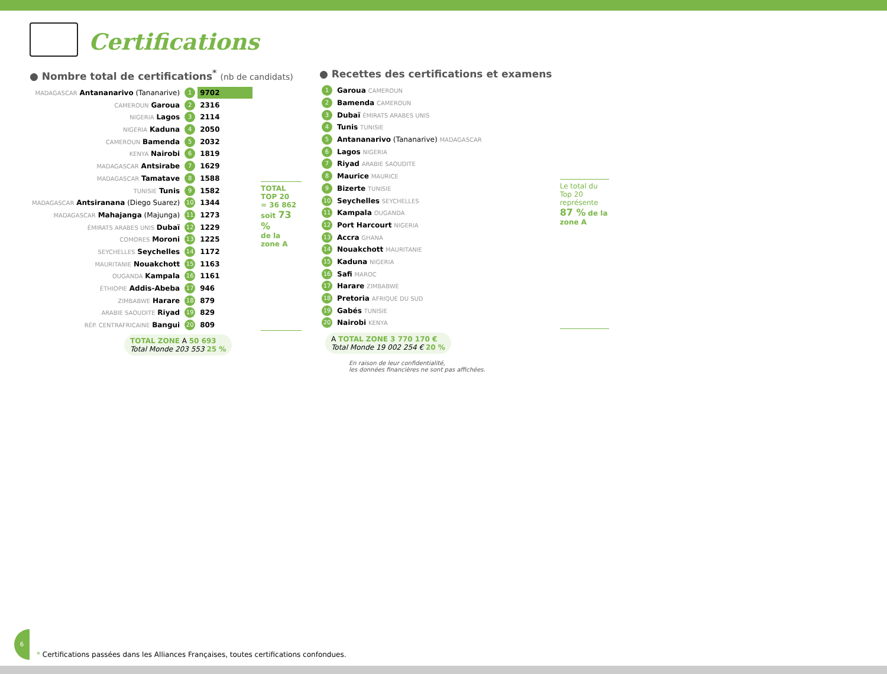Certifications
● Nombre total de certifications<sup>*</sup> (nb de candidats)
| MADAGASCAR Antananarivo (Tananarive) | 1 | 9702 |
| CAMEROUN Garoua | 2 | 2316 |
| NIGERIA Lagos | 3 | 2114 |
| NIGERIA Kaduna | 4 | 2050 |
| CAMEROUN Bamenda | 5 | 2032 |
| KENYA Nairobi | 6 | 1819 |
| MADAGASCAR Antsirabe | 7 | 1629 |
| MADAGASCAR Tamatave | 8 | 1588 |
| TUNISIE Tunis | 9 | 1582 |
| MADAGASCAR Antsiranana (Diego Suarez) | 10 | 1344 |
| MADAGASCAR Mahajanga (Majunga) | 11 | 1273 |
| ÉMIRATS ARABES UNIS Dubaï | 12 | 1229 |
| COMORES Moroni | 13 | 1225 |
| SEYCHELLES Seychelles | 14 | 1172 |
| MAURITANIE Nouakchott | 15 | 1163 |
| OUGANDA Kampala | 16 | 1161 |
| ÉTHIOPIE Addis-Abeba | 17 | 946 |
| ZIMBABWE Harare | 18 | 879 |
| ARABIE SAOUDITE Riyad | 19 | 829 |
| RÉP. CENTRAFRICAINE Bangui | 20 | 809 |
TOTAL TOP 20
= 36 862
soit 73 %
de la zone A
TOTAL ZONE A 50 693
Total Monde 203 553 25 %
● Recettes des certifications et examens
| 1 | Garoua CAMEROUN |
| 2 | Bamenda CAMEROUN |
| 3 | Dubaï ÉMIRATS ARABES UNIS |
| 4 | Tunis TUNISIE |
| 5 | Antananarivo (Tananarive) MADAGASCAR |
| 6 | Lagos NIGERIA |
| 7 | Riyad ARABIE SAOUDITE |
| 8 | Maurice MAURICE |
| 9 | Bizerte TUNISIE |
| 10 | Seychelles SEYCHELLES |
| 11 | Kampala OUGANDA |
| 12 | Port Harcourt NIGERIA |
| 13 | Accra GHANA |
| 14 | Nouakchott MAURITANIE |
| 15 | Kaduna NIGERIA |
| 16 | Safi MAROC |
| 17 | Harare ZIMBABWE |
| 18 | Pretoria AFRIQUE DU SUD |
| 19 | Gabés TUNISIE |
| 20 | Nairobi KENYA |
Le total du Top 20 représente 87 % de la zone A
A TOTAL ZONE 3 770 170 €
Total Monde 19 002 254 € 20 %
En raison de leur confidentialité,
les données financières ne sont pas affichées.
6
* Certifications passées dans les Alliances Françaises, toutes certifications confondues.